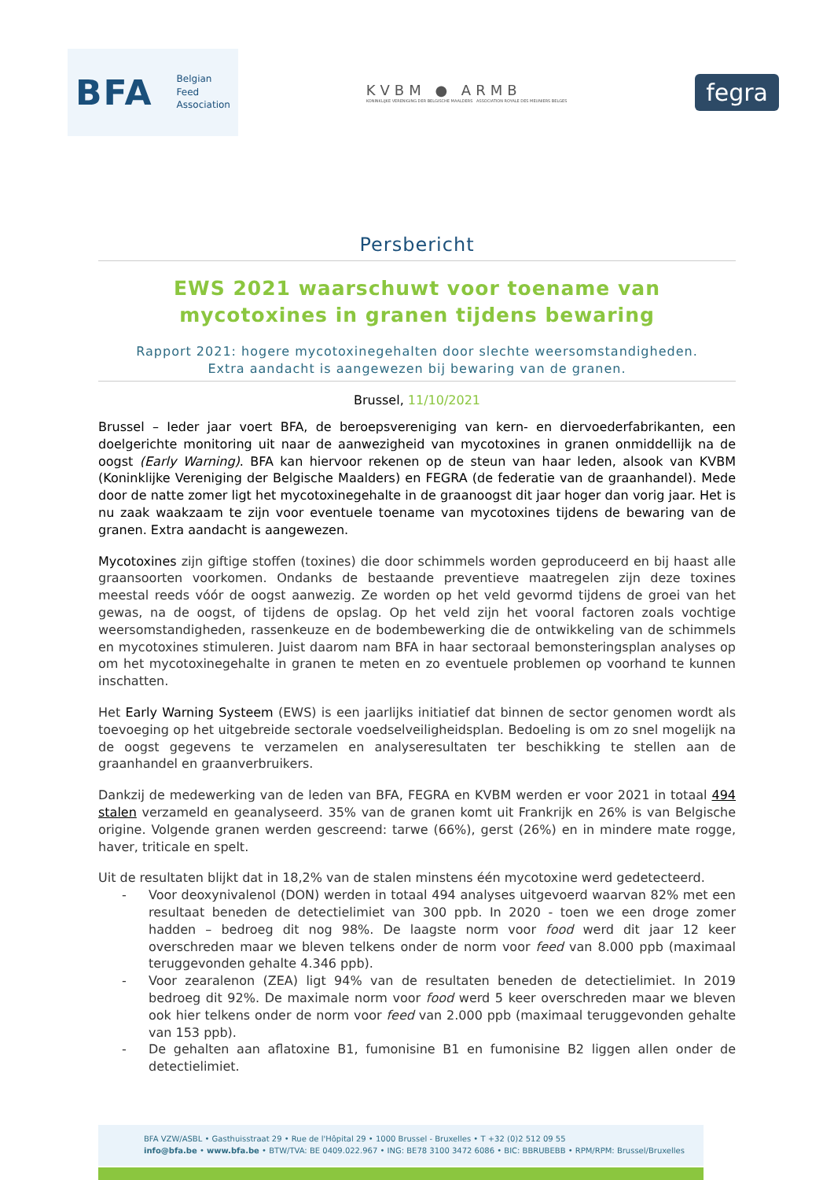BFA
Belgian
Feed
Association
KVBM ● ARMB
KONINKLIJKE VERENIGING DER BELGISCHE MAALDERS ASSOCIATION ROYALE DES MEUNIERS BELGES
fegra
Persbericht
EWS 2021 waarschuwt voor toename van mycotoxines in granen tijdens bewaring
Rapport 2021: hogere mycotoxinegehalten door slechte weersomstandigheden.
Extra aandacht is aangewezen bij bewaring van de granen.
Brussel, 11/10/2021
Brussel – Ieder jaar voert BFA, de beroepsvereniging van kern- en diervoederfabrikanten, een doelgerichte monitoring uit naar de aanwezigheid van mycotoxines in granen onmiddellijk na de oogst (Early Warning). BFA kan hiervoor rekenen op de steun van haar leden, alsook van KVBM (Koninklijke Vereniging der Belgische Maalders) en FEGRA (de federatie van de graanhandel). Mede door de natte zomer ligt het mycotoxinegehalte in de graanoogst dit jaar hoger dan vorig jaar. Het is nu zaak waakzaam te zijn voor eventuele toename van mycotoxines tijdens de bewaring van de granen. Extra aandacht is aangewezen.
Mycotoxines zijn giftige stoffen (toxines) die door schimmels worden geproduceerd en bij haast alle graansoorten voorkomen. Ondanks de bestaande preventieve maatregelen zijn deze toxines meestal reeds vóór de oogst aanwezig. Ze worden op het veld gevormd tijdens de groei van het gewas, na de oogst, of tijdens de opslag. Op het veld zijn het vooral factoren zoals vochtige weersomstandigheden, rassenkeuze en de bodembewerking die de ontwikkeling van de schimmels en mycotoxines stimuleren. Juist daarom nam BFA in haar sectoraal bemonsteringsplan analyses op om het mycotoxinegehalte in granen te meten en zo eventuele problemen op voorhand te kunnen inschatten.
Het Early Warning Systeem (EWS) is een jaarlijks initiatief dat binnen de sector genomen wordt als toevoeging op het uitgebreide sectorale voedselveiligheidsplan. Bedoeling is om zo snel mogelijk na de oogst gegevens te verzamelen en analyseresultaten ter beschikking te stellen aan de graanhandel en graanverbruikers.
Dankzij de medewerking van de leden van BFA, FEGRA en KVBM werden er voor 2021 in totaal 494 stalen verzameld en geanalyseerd. 35% van de granen komt uit Frankrijk en 26% is van Belgische origine. Volgende granen werden gescreend: tarwe (66%), gerst (26%) en in mindere mate rogge, haver, triticale en spelt.
Uit de resultaten blijkt dat in 18,2% van de stalen minstens één mycotoxine werd gedetecteerd.
- Voor deoxynivalenol (DON) werden in totaal 494 analyses uitgevoerd waarvan 82% met een resultaat beneden de detectielimiet van 300 ppb. In 2020 - toen we een droge zomer hadden – bedroeg dit nog 98%. De laagste norm voor food werd dit jaar 12 keer overschreden maar we bleven telkens onder de norm voor feed van 8.000 ppb (maximaal teruggevonden gehalte 4.346 ppb).
- Voor zearalenon (ZEA) ligt 94% van de resultaten beneden de detectielimiet. In 2019 bedroeg dit 92%. De maximale norm voor food werd 5 keer overschreden maar we bleven ook hier telkens onder de norm voor feed van 2.000 ppb (maximaal teruggevonden gehalte van 153 ppb).
- De gehalten aan aflatoxine B1, fumonisine B1 en fumonisine B2 liggen allen onder de detectielimiet.
BFA VZW/ASBL • Gasthuisstraat 29 • Rue de l'Hôpital 29 • 1000 Brussel - Bruxelles • T +32 (0)2 512 09 55
info@bfa.be • www.bfa.be • BTW/TVA: BE 0409.022.967 • ING: BE78 3100 3472 6086 • BIC: BBRUBEBB • RPM/RPM: Brussel/Bruxelles